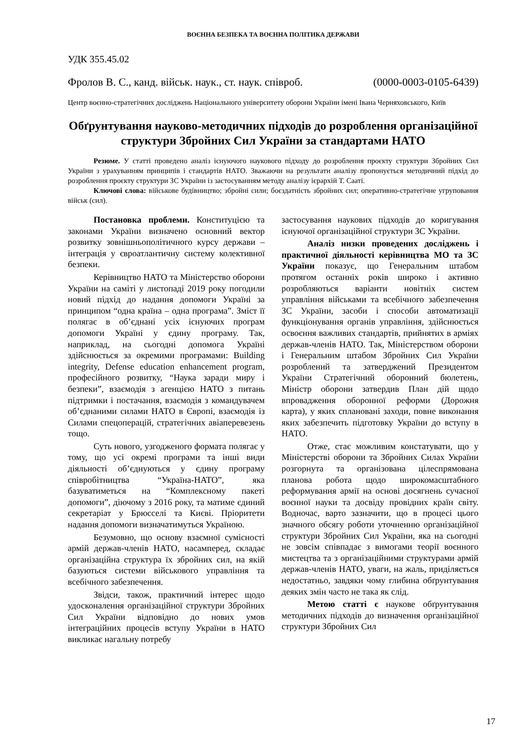ВОЄННА БЕЗПЕКА ТА ВОЄННА ПОЛІТИКА ДЕРЖАВИ
УДК 355.45.02
Фролов В. С., канд. військ. наук., ст. наук. співроб. (0000-0003-0105-6439)
Центр воєнно-стратегічних досліджень Національного університету оборони України імені Івана Черняховського, Київ
Обґрунтування науково-методичних підходів до розроблення організаційної структури Збройних Сил України за стандартами НАТО
Резюме. У статті проведено аналіз існуючого наукового підходу до розроблення проєкту структури Збройних Сил України з урахуванням принципів і стандартів НАТО. Зважаючи на результати аналізу пропонується методичний підхід до розроблення проєкту структури ЗС України із застосуванням методу аналізу ієрархій Т. Сааті.
Ключові слова: військове будівництво; збройні сили; боєздатність збройних сил; оперативно-стратегічне угруповання військ (сил).
Постановка проблеми. Конституцією та законами України визначено основний вектор розвитку зовнішньополітичного курсу держави – інтеграція у євроатлантичну систему колективної безпеки.
Керівництво НАТО та Міністерство оборони України на саміті у листопаді 2019 року погодили новий підхід до надання допомоги Україні за принципом “одна країна – одна програма”. Зміст її полягає в об’єднані усіх існуючих програм допомоги Україні у єдину програму. Так, наприклад, на сьогодні допомога Україні здійснюється за окремими програмами: Building integrity, Defense education enhancement program, професійного розвитку, “Наука заради миру і безпеки”, взаємодія з агенцією НАТО з питань підтримки і постачання, взаємодія з командувачем об’єднаними силами НАТО в Європі, взаємодія із Силами спецоперацій, стратегічних авіаперевезень тощо.
Суть нового, узгодженого формата полягає у тому, що усі окремі програми та інші види діяльності об’єднуються у єдину програму співробітництва “Україна-НАТО”, яка базуватиметься на “Комплексному пакеті допомоги”, діючому з 2016 року, та матиме єдиний секретаріат у Брюсселі та Києві. Пріоритети надання допомоги визначатимуться Україною.
Безумовно, що основу взаємної сумісності армій держав-членів НАТО, насамперед, складає організаційна структура їх збройних сил, на якій базуються системи військового управління та всебічного забезпечення.
Звідси, також, практичний інтерес щодо удосконалення організаційної структури Збройних Сил України відповідно до нових умов інтеграційних процесів вступу України в НАТО викликає нагальну потребу
застосування наукових підходів до коригування існуючої організаційної структури ЗС України.
Аналіз низки проведених досліджень і практичної діяльності керівництва МО та ЗС України показує, що Генеральним штабом протягом останніх років широко і активно розробляються варіанти новітніх систем управління військами та всебічного забезпечення ЗС України, засоби і способи автоматизації функціонування органів управління, здійснюється освоєння важливих стандартів, прийнятих в арміях держав-членів НАТО. Так, Міністерством оборони і Генеральним штабом Збройних Сил України розроблений та затверджений Президентом України Стратегічний оборонний бюлетень, Міністр оборони затвердив План дій щодо впровадження оборонної реформи (Дорожня карта), у яких сплановані заходи, повне виконання яких забезпечить підготовку України до вступу в НАТО.
Отже, стає можливим констатувати, що у Міністерстві оборони та Збройних Силах України розгорнута та організована цілеспрямована планова робота щодо широкомасштабного реформування армії на основі досягнень сучасної воєнної науки та досвіду провідних країн світу. Водночас, варто зазначити, що в процесі цього значного обсягу роботи уточненню організаційної структури Збройних Сил України, яка на сьогодні не зовсім співпадає з вимогами теорії воєнного мистецтва та з організаційними структурами армій держав-членів НАТО, уваги, на жаль, приділяється недостатньо, завдяки чому глибина обґрунтування деяких змін часто не така як слід.
Метою статті є наукове обґрунтування методичних підходів до визначення організаційної структури Збройних Сил
17